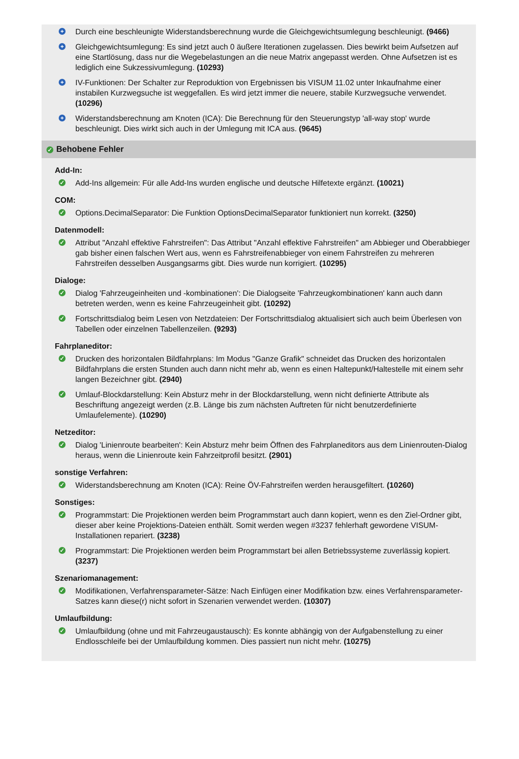+
Durch eine beschleunigte Widerstandsberechnung wurde die Gleichgewichtsumlegung beschleunigt. (9466)
+
Gleichgewichtsumlegung: Es sind jetzt auch 0 äußere Iterationen zugelassen. Dies bewirkt beim Aufsetzen auf eine Startlösung, dass nur die Wegebelastungen an die neue Matrix angepasst werden. Ohne Aufsetzen ist es lediglich eine Sukzessivumlegung. (10293)
+
IV-Funktionen: Der Schalter zur Reproduktion von Ergebnissen bis VISUM 11.02 unter Inkaufnahme einer instabilen Kurzwegsuche ist weggefallen. Es wird jetzt immer die neuere, stabile Kurzwegsuche verwendet. (10296)
+
Widerstandsberechnung am Knoten (ICA): Die Berechnung für den Steuerungstyp 'all-way stop' wurde beschleunigt. Dies wirkt sich auch in der Umlegung mit ICA aus. (9645)
✓ Behobene Fehler
Add-In:
✓
Add-Ins allgemein: Für alle Add-Ins wurden englische und deutsche Hilfetexte ergänzt. (10021)
COM:
✓
Options.DecimalSeparator: Die Funktion OptionsDecimalSeparator funktioniert nun korrekt. (3250)
Datenmodell:
✓
Attribut "Anzahl effektive Fahrstreifen": Das Attribut "Anzahl effektive Fahrstreifen" am Abbieger und Oberabbieger gab bisher einen falschen Wert aus, wenn es Fahrstreifenabbieger von einem Fahrstreifen zu mehreren Fahrstreifen desselben Ausgangsarms gibt. Dies wurde nun korrigiert. (10295)
Dialoge:
✓
Dialog 'Fahrzeugeinheiten und -kombinationen': Die Dialogseite 'Fahrzeugkombinationen' kann auch dann betreten werden, wenn es keine Fahrzeugeinheit gibt. (10292)
✓
Fortschrittsdialog beim Lesen von Netzdateien: Der Fortschrittsdialog aktualisiert sich auch beim Überlesen von Tabellen oder einzelnen Tabellenzeilen. (9293)
Fahrplaneditor:
✓
Drucken des horizontalen Bildfahrplans: Im Modus "Ganze Grafik" schneidet das Drucken des horizontalen Bildfahrplans die ersten Stunden auch dann nicht mehr ab, wenn es einen Haltepunkt/Haltestelle mit einem sehr langen Bezeichner gibt. (2940)
✓
Umlauf-Blockdarstellung: Kein Absturz mehr in der Blockdarstellung, wenn nicht definierte Attribute als Beschriftung angezeigt werden (z.B. Länge bis zum nächsten Auftreten für nicht benutzerdefinierte Umlaufelemente). (10290)
Netzeditor:
✓
Dialog 'Linienroute bearbeiten': Kein Absturz mehr beim Öffnen des Fahrplaneditors aus dem Linienrouten-Dialog heraus, wenn die Linienroute kein Fahrzeitprofil besitzt. (2901)
sonstige Verfahren:
✓
Widerstandsberechnung am Knoten (ICA): Reine ÖV-Fahrstreifen werden herausgefiltert. (10260)
Sonstiges:
✓
Programmstart: Die Projektionen werden beim Programmstart auch dann kopiert, wenn es den Ziel-Ordner gibt, dieser aber keine Projektions-Dateien enthält. Somit werden wegen #3237 fehlerhaft gewordene VISUM-Installationen repariert. (3238)
✓
Programmstart: Die Projektionen werden beim Programmstart bei allen Betriebssysteme zuverlässig kopiert. (3237)
Szenariomanagement:
✓
Modifikationen, Verfahrensparameter-Sätze: Nach Einfügen einer Modifikation bzw. eines Verfahrensparameter-Satzes kann diese(r) nicht sofort in Szenarien verwendet werden. (10307)
Umlaufbildung:
✓
Umlaufbildung (ohne und mit Fahrzeugaustausch): Es konnte abhängig von der Aufgabenstellung zu einer Endlosschleife bei der Umlaufbildung kommen. Dies passiert nun nicht mehr. (10275)